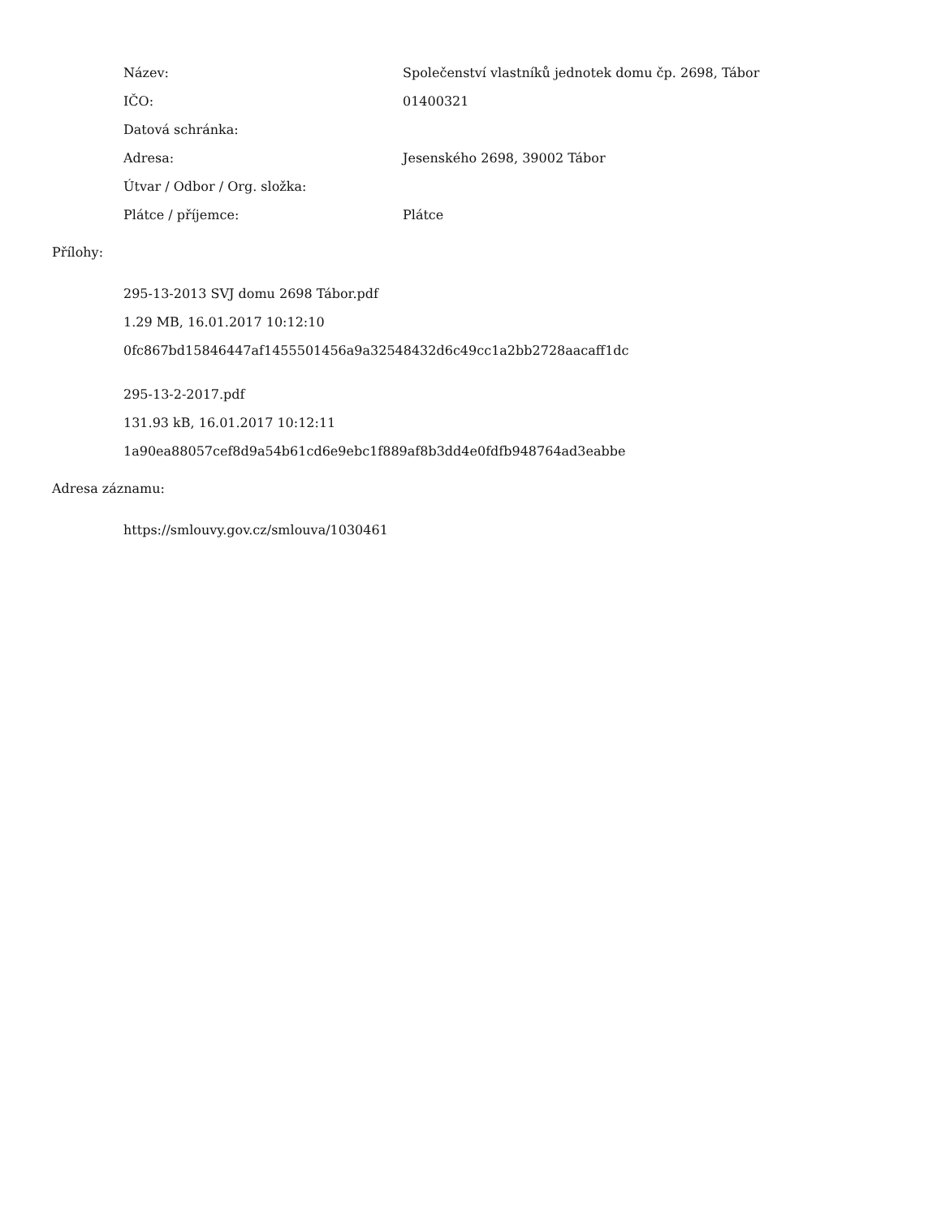| Název: | Společenství vlastníků jednotek domu čp. 2698, Tábor |
| IČO: | 01400321 |
| Datová schránka: | |
| Adresa: | Jesenského 2698, 39002 Tábor |
| Útvar / Odbor / Org. složka: | |
| Plátce / příjemce: | Plátce |
Přílohy:
295-13-2013 SVJ domu 2698 Tábor.pdf
1.29 MB, 16.01.2017 10:12:10
0fc867bd15846447af1455501456a9a32548432d6c49cc1a2bb2728aacaff1dc
295-13-2-2017.pdf
131.93 kB, 16.01.2017 10:12:11
1a90ea88057cef8d9a54b61cd6e9ebc1f889af8b3dd4e0fdfb948764ad3eabbe
Adresa záznamu:
https://smlouvy.gov.cz/smlouva/1030461